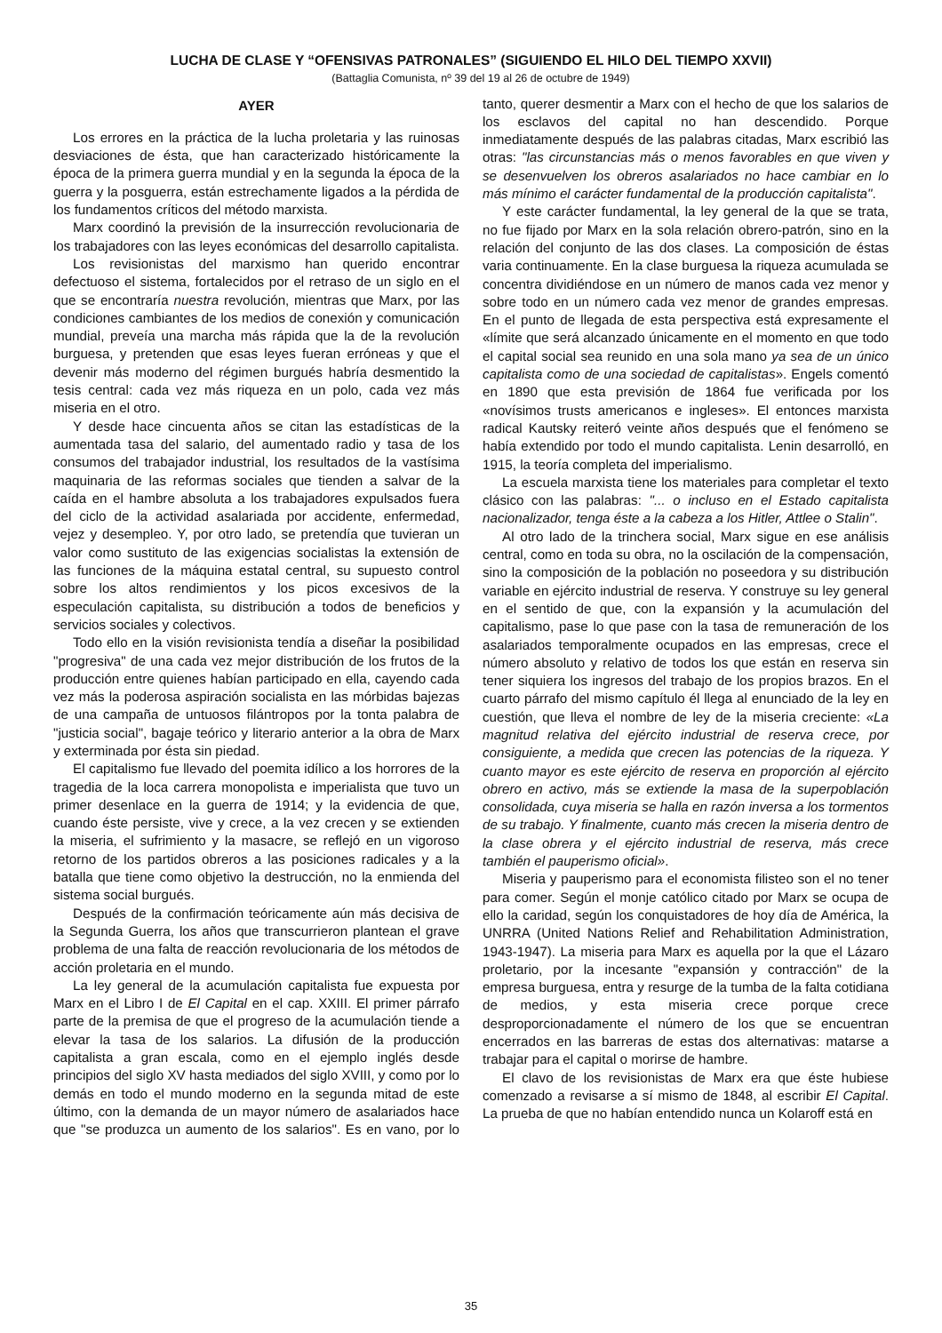LUCHA DE CLASE Y “OFENSIVAS PATRONALES” (SIGUIENDO EL HILO DEL TIEMPO XXVII)
(Battaglia Comunista, nº 39 del 19 al 26 de octubre de 1949)
AYER
Los errores en la práctica de la lucha proletaria y las ruinosas desviaciones de ésta, que han caracterizado históricamente la época de la primera guerra mundial y en la segunda la época de la guerra y la posguerra, están estrechamente ligados a la pérdida de los fundamentos críticos del método marxista.
Marx coordinó la previsión de la insurrección revolucionaria de los trabajadores con las leyes económicas del desarrollo capitalista.
Los revisionistas del marxismo han querido encontrar defectuoso el sistema, fortalecidos por el retraso de un siglo en el que se encontraría nuestra revolución, mientras que Marx, por las condiciones cambiantes de los medios de conexión y comunicación mundial, preveía una marcha más rápida que la de la revolución burguesa, y pretenden que esas leyes fueran erróneas y que el devenir más moderno del régimen burgués habría desmentido la tesis central: cada vez más riqueza en un polo, cada vez más miseria en el otro.
Y desde hace cincuenta años se citan las estadísticas de la aumentada tasa del salario, del aumentado radio y tasa de los consumos del trabajador industrial, los resultados de la vastísima maquinaria de las reformas sociales que tienden a salvar de la caída en el hambre absoluta a los trabajadores expulsados fuera del ciclo de la actividad asalariada por accidente, enfermedad, vejez y desempleo. Y, por otro lado, se pretendía que tuvieran un valor como sustituto de las exigencias socialistas la extensión de las funciones de la máquina estatal central, su supuesto control sobre los altos rendimientos y los picos excesivos de la especulación capitalista, su distribución a todos de beneficios y servicios sociales y colectivos.
Todo ello en la visión revisionista tendía a diseñar la posibilidad "progresiva" de una cada vez mejor distribución de los frutos de la producción entre quienes habían participado en ella, cayendo cada vez más la poderosa aspiración socialista en las mórbidas bajezas de una campaña de untuosos filántropos por la tonta palabra de "justicia social", bagaje teórico y literario anterior a la obra de Marx y exterminada por ésta sin piedad.
El capitalismo fue llevado del poemita idílico a los horrores de la tragedia de la loca carrera monopolista e imperialista que tuvo un primer desenlace en la guerra de 1914; y la evidencia de que, cuando éste persiste, vive y crece, a la vez crecen y se extienden la miseria, el sufrimiento y la masacre, se reflejó en un vigoroso retorno de los partidos obreros a las posiciones radicales y a la batalla que tiene como objetivo la destrucción, no la enmienda del sistema social burgués.
Después de la confirmación teóricamente aún más decisiva de la Segunda Guerra, los años que transcurrieron plantean el grave problema de una falta de reacción revolucionaria de los métodos de acción proletaria en el mundo.
La ley general de la acumulación capitalista fue expuesta por Marx en el Libro I de El Capital en el cap. XXIII. El primer párrafo parte de la premisa de que el progreso de la acumulación tiende a elevar la tasa de los salarios. La difusión de la producción capitalista a gran escala, como en el ejemplo inglés desde principios del siglo XV hasta mediados del siglo XVIII, y como por lo demás en todo el mundo moderno en la segunda mitad de este último, con la demanda de un mayor número de asalariados hace que "se produzca un aumento de los salarios". Es en vano, por lo tanto, querer desmentir a Marx con el hecho de que los salarios de los esclavos del capital no han descendido. Porque inmediatamente después de las palabras citadas, Marx escribió las otras: "las circunstancias más o menos favorables en que viven y se desenvuelven los obreros asalariados no hace cambiar en lo más mínimo el carácter fundamental de la producción capitalista".
Y este carácter fundamental, la ley general de la que se trata, no fue fijado por Marx en la sola relación obrero-patrón, sino en la relación del conjunto de las dos clases. La composición de éstas varia continuamente. En la clase burguesa la riqueza acumulada se concentra dividiéndose en un número de manos cada vez menor y sobre todo en un número cada vez menor de grandes empresas. En el punto de llegada de esta perspectiva está expresamente el «límite que será alcanzado únicamente en el momento en que todo el capital social sea reunido en una sola mano ya sea de un único capitalista como de una sociedad de capitalistas». Engels comentó en 1890 que esta previsión de 1864 fue verificada por los «novísimos trusts americanos e ingleses». El entonces marxista radical Kautsky reiteró veinte años después que el fenómeno se había extendido por todo el mundo capitalista. Lenin desarrolló, en 1915, la teoría completa del imperialismo.
La escuela marxista tiene los materiales para completar el texto clásico con las palabras: "... o incluso en el Estado capitalista nacionalizador, tenga éste a la cabeza a los Hitler, Attlee o Stalin".
Al otro lado de la trinchera social, Marx sigue en ese análisis central, como en toda su obra, no la oscilación de la compensación, sino la composición de la población no poseedora y su distribución variable en ejército industrial de reserva. Y construye su ley general en el sentido de que, con la expansión y la acumulación del capitalismo, pase lo que pase con la tasa de remuneración de los asalariados temporalmente ocupados en las empresas, crece el número absoluto y relativo de todos los que están en reserva sin tener siquiera los ingresos del trabajo de los propios brazos. En el cuarto párrafo del mismo capítulo él llega al enunciado de la ley en cuestión, que lleva el nombre de ley de la miseria creciente: «La magnitud relativa del ejército industrial de reserva crece, por consiguiente, a medida que crecen las potencias de la riqueza. Y cuanto mayor es este ejército de reserva en proporción al ejército obrero en activo, más se extiende la masa de la superpoblación consolidada, cuya miseria se halla en razón inversa a los tormentos de su trabajo. Y finalmente, cuanto más crecen la miseria dentro de la clase obrera y el ejército industrial de reserva, más crece también el pauperismo oficial».
Miseria y pauperismo para el economista filisteo son el no tener para comer. Según el monje católico citado por Marx se ocupa de ello la caridad, según los conquistadores de hoy día de América, la UNRRA (United Nations Relief and Rehabilitation Administration, 1943-1947). La miseria para Marx es aquella por la que el Lázaro proletario, por la incesante "expansión y contracción" de la empresa burguesa, entra y resurge de la tumba de la falta cotidiana de medios, y esta miseria crece porque crece desproporcionadamente el número de los que se encuentran encerrados en las barreras de estas dos alternativas: matarse a trabajar para el capital o morirse de hambre.
El clavo de los revisionistas de Marx era que éste hubiese comenzado a revisarse a sí mismo de 1848, al escribir El Capital. La prueba de que no habían entendido nunca un Kolaroff está en
35